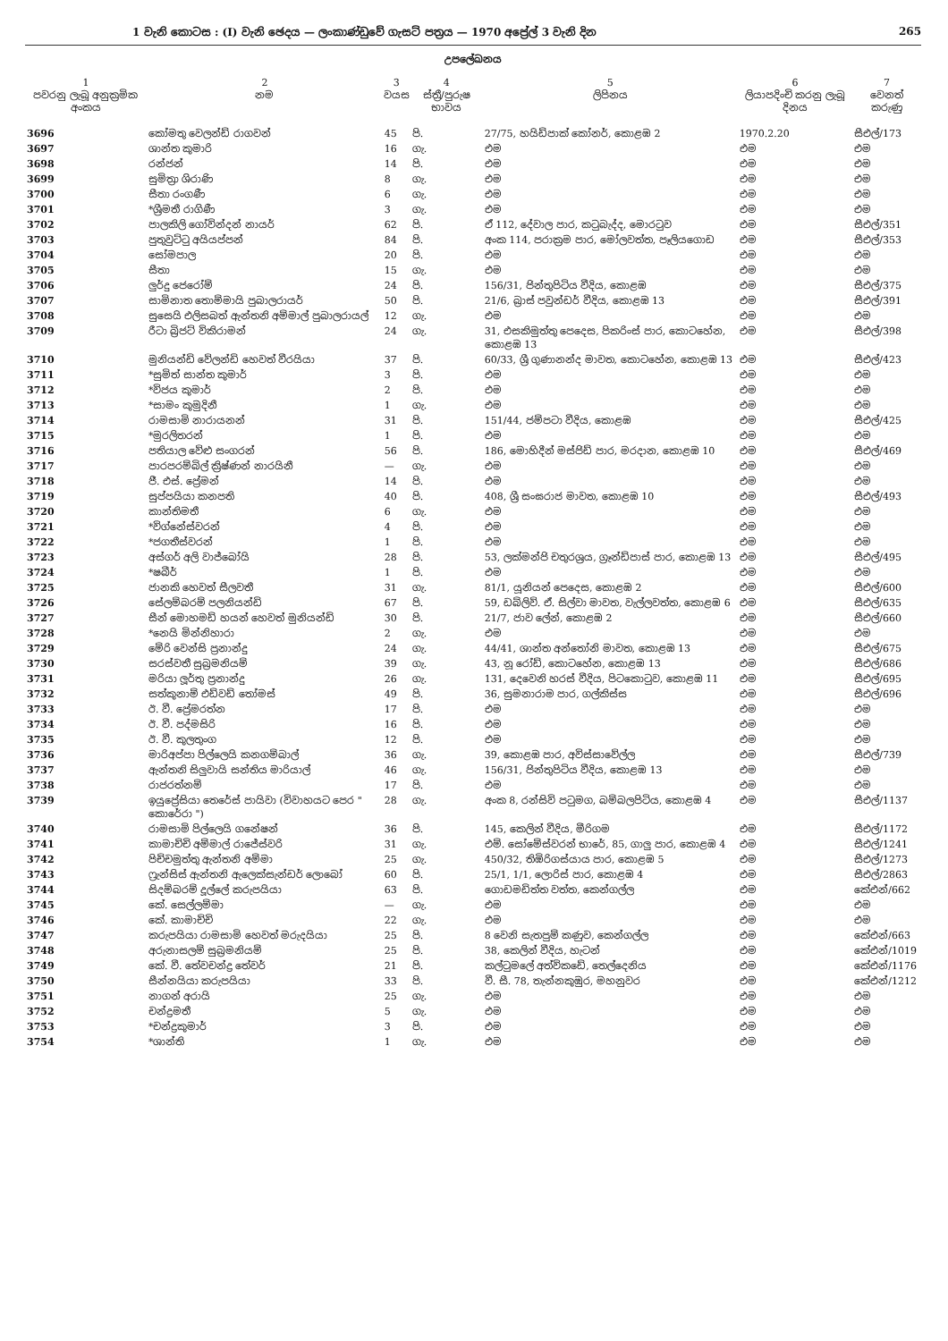1 වැනි කොටස : (I) වැනි ඡෙදය — ලංකාණ්ඩුවේ ගැසට් පත්‍රය — 1970 අප්‍රේල් 3 වැනි දින 265
උපලේඛනය
| 1 පවරනු ලැබූ අනුක්‍රමික අංකය | 2 නම | 3 වයස | 4 ස්ත්‍රී/පුරුෂ භාවය | 5 ලිපිනය | 6 ලියාපදිංචි කරනු ලැබූ දිනය | 7 වෙනත් කරුණු |
| --- | --- | --- | --- | --- | --- | --- |
| 3696 | කෝමතු වෙලන්ඩ් රාගවන් | 45 | පි. | 27/75, හයිඩ්පාක් කෝනර්, කොළඹ 2 | 1970.2.20 | සීඑල්/173 |
| 3697 | ශාන්ත කුමාරි | 16 | ගැ. | එම | එම | එම |
| 3698 | රන්ජන් | 14 | පි. | එම | එම | එම |
| 3699 | සුමිත්‍රා ශිරාණි | 8 | ගැ. | එම | එම | එම |
| 3700 | සීතා රංගණී | 6 | ගැ. | එම | එම | එම |
| 3701 | *ශ්‍රීමතී රාගිණී | 3 | ගැ. | එම | එම | එම |
| 3702 | පාලකිලි ගෝවින්දන් නායර් | 62 | පි. | ඒ 112, දේවාල පාර, කටුබැද්ද, මොරටුව | එම | සීඑල්/351 |
| 3703 | පුතුවුට්ටු අයියප්පන් | 84 | පි. | අංක 114, පරාක්‍රම පාර, මෝලවත්ත, පෑලියගොඩ | එම | සීඑල්/353 |
| 3704 | සෝමපාල | 20 | පි. | එම | එම | එම |
| 3705 | සීතා | 15 | ගැ. | එම | එම | එම |
| 3706 | ලුර්දු ජෙරෝම් | 24 | පි. | 156/31, ජින්තුපිටිය වීදිය, කොළඹ | එම | සීඑල්/375 |
| 3707 | සාමිනාත තොම්මායි පුබාලරායර් | 50 | පි. | 21/6, බ්‍රාස් පවුන්ඩර් වීදිය, කොළඹ 13 | එම | සීඑල්/391 |
| 3708 | සුසෙයි එලිසබත් ඇන්තනි අම්මාල් පුබාලරායල් | 12 | ගැ. | එම | එම | එම |
| 3709 | රීටා බ්‍රිජට් විකිරාමන් | 24 | ගැ. | 31, එසකිමුත්තු පෙදෙස, පිකරිංස් පාර, කොටහේන, කොළඹ 13 | එම | සීඑල්/398 |
| 3710 | මුනියන්ඩි වේලන්ඩි හෙවත් වීරයියා | 37 | පි. | 60/33, ශ්‍රී ගුණානන්ද මාවත, කොටහේන, කොළඹ 13 | එම | සීඑල්/423 |
| 3711 | *සුමිත් සාන්ත කුමාර් | 3 | පි. | එම | එම | එම |
| 3712 | *විජය කුමාර් | 2 | පි. | එම | එම | එම |
| 3713 | *සාමං කුමුදිනී | 1 | ගැ. | එම | එම | එම |
| 3714 | රාමසාමි නාරායනන් | 31 | පි. | 151/44, ජම්පටා වීදිය, කොළඹ | එම | සීඑල්/425 |
| 3715 | *මුරලිතරන් | 1 | පි. | එම | එම | එම |
| 3716 | පතියාල වේළු සංගරන් | 56 | පි. | 186, මොහිදීන් මස්ජිඩ් පාර, මරදාන, කොළඹ 10 | එම | සීඑල්/469 |
| 3717 | පාරපරම්බිල් ක්‍රිෂ්ණන් නාරයිනී | — | ගැ. | එම | එම | එම |
| 3718 | ජී. එස්. ප්‍රේමන් | 14 | පි. | එම | එම | එම |
| 3719 | සුප්පයියා කනපති | 40 | පි. | 408, ශ්‍රී සංඝරාජ මාවත, කොළඹ 10 | එම | සීඑල්/493 |
| 3720 | කාන්තිමතී | 6 | ගැ. | එම | එම | එම |
| 3721 | *විග්නේස්වරන් | 4 | පි. | එම | එම | එම |
| 3722 | *ජගතීස්වරන් | 1 | පි. | එම | එම | එම |
| 3723 | අස්ගර් අලි වාජ්බෝයි | 28 | පි. | 53, ලක්මන්ජි චතුරශ්‍රය, ග්‍රෑන්ඩ්පාස් පාර, කොළඹ 13 | එම | සීඑල්/495 |
| 3724 | *ෂබීර් | 1 | පි. | එම | එම | එම |
| 3725 | ජානකි හෙවත් සීලවතී | 31 | ගැ. | 81/1, යූනියන් පෙදෙස, කොළඹ 2 | එම | සීඑල්/600 |
| 3726 | සේලම්බරම් පලනියන්ඩි | 67 | පි. | 59, ඩබ්ලිව්. ඒ. සිල්වා මාවත, වැල්ලවත්ත, කොළඹ 6 | එම | සීඑල්/635 |
| 3727 | සීන් මොහමඩ් හයන් හෙවත් මුනියන්ඩි | 30 | පි. | 21/7, ජාව ලේන්, කොළඹ 2 | එම | සීඑල්/660 |
| 3728 | *නෙයි මින්නිහාරා | 2 | ගැ. | එම | එම | එම |
| 3729 | මේරි වෙන්සි ප්‍රනාන්දු | 24 | ගැ. | 44/41, ශාන්ත අන්තෝනි මාවත, කොළඹ 13 | එම | සීඑල්/675 |
| 3730 | සරස්වතී සුබ්‍රමනියම් | 39 | ගැ. | 43, නූ රෝඩ්, කොටහේන, කොළඹ 13 | එම | සීඑල්/686 |
| 3731 | මරියා ලූර්තු ප්‍රනාන්දු | 26 | ගැ. | 131, දෙවෙනි හරස් වීදිය, පිටකොටුව, කොළඹ 11 | එම | සීඑල්/695 |
| 3732 | සත්කුනාම් එඩ්වඩ් තෝමස් | 49 | පි. | 36, සුමනාරාම පාර, ගල්කිස්ස | එම | සීඑල්/696 |
| 3733 | ඊ. වී. ප්‍රේමරත්න | 17 | පි. | එම | එම | එම |
| 3734 | ඊ. වී. පද්මසිරි | 16 | පි. | එම | එම | එම |
| 3735 | ඊ. වී. කුලතුංග | 12 | පි. | එම | එම | එම |
| 3736 | මාරිඅප්පා පිල්ලෙයි කනගම්බාල් | 36 | ගැ. | 39, කොළඹ පාර, අවිස්සාවේල්ල | එම | සීඑල්/739 |
| 3737 | ඇන්තනි සිලුවායි සන්තිය මාරියාල් | 46 | ගැ. | 156/31, ජින්තුපිටිය වීදිය, කොළඹ 13 | එම | එම |
| 3738 | රාජරත්නම් | 17 | පි. | එම | එම | එම |
| 3739 | ඉයුප්‍රේසියා තෙරේස් පායිවා (විවාහයට පෙර " කොරේරා ") | 28 | ගැ. | අංක 8, රන්සිවි පටුමග, බම්බලපිටිය, කොළඹ 4 | එම | සීඑල්/1137 |
| 3740 | රාමසාමි පිල්ලෙයි ගනේෂන් | 36 | පි. | 145, කෙලින් වීදිය, මීරිගම | එම | සීඑල්/1172 |
| 3741 | කාමාච්චි අම්මාල් රාජේස්වරි | 31 | ගැ. | එම්. සෝමේස්වරන් භාරේ, 85, ගාලු පාර, කොළඹ 4 | එම | සීඑල්/1241 |
| 3742 | පිච්චමුත්තු ඇන්තනි අම්මා | 25 | ගැ. | 450/32, තිඹිරිගස්යාය පාර, කොළඹ 5 | එම | සීඑල්/1273 |
| 3743 | ෆ්‍රැන්සිස් ඇන්තනි ඇලෙක්සැන්ඩර් ලොබෝ | 60 | පි. | 25/1, 1/1, ලොරිස් පාර, කොළඹ 4 | එම | සීඑල්/2863 |
| 3744 | සිදම්බරම් දූල්ලේ කරුපයියා | 63 | පි. | ගොඩමඩිත්ත වත්ත, කෙන්ගල්ල | එම | කේඑන්/662 |
| 3745 | කේ. සෙල්ලම්මා | — | ගැ. | එම | එම | එම |
| 3746 | කේ. කාමාච්චි | 22 | ගැ. | එම | එම | එම |
| 3747 | කරුපයියා රාමසාමි හෙවත් මරුදයියා | 25 | පි. | 8 වෙනි සැතපුම් කණුව, කෙන්ගල්ල | එම | කේඑන්/663 |
| 3748 | අරුනාසලම් සුබ්‍රමනියම් | 25 | පි. | 38, කෙලින් වීදිය, හැටන් | එම | කේඑන්/1019 |
| 3749 | කේ. වී. තේවචන්ද්‍ර තේවර් | 21 | පි. | කල්ටුමලේ අත්විකඩේ, තෙල්දෙනිය | එම | කේඑන්/1176 |
| 3750 | සීන්නයියා කරුපයියා | 33 | පි. | වී. සී. 78, තැන්නකුඹුර, මහනුවර | එම | කේඑන්/1212 |
| 3751 | නාගන් අරායි | 25 | ගැ. | එම | එම | එම |
| 3752 | චන්ද්‍රමතී | 5 | ගැ. | එම | එම | එම |
| 3753 | *චන්ද්‍රකුමාර් | 3 | පි. | එම | එම | එම |
| 3754 | *ශාන්ති | 1 | ගැ. | එම | එම | එම |